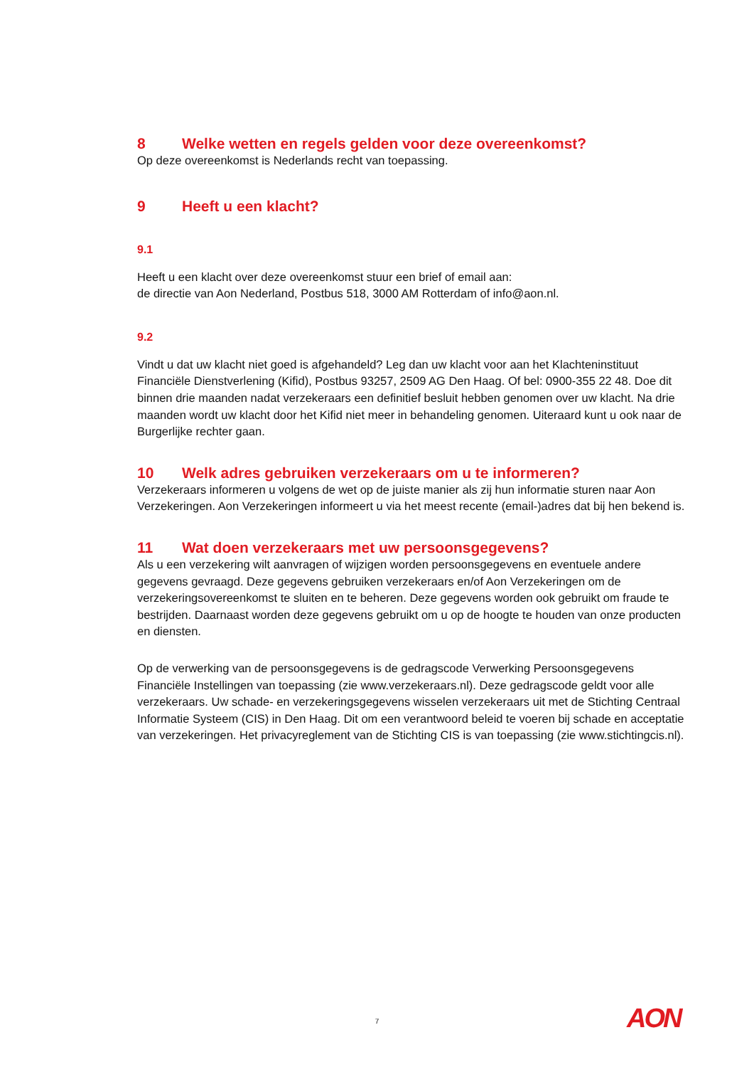8 Welke wetten en regels gelden voor deze overeenkomst?
Op deze overeenkomst is Nederlands recht van toepassing.
9 Heeft u een klacht?
9.1
Heeft u een klacht over deze overeenkomst stuur een brief of email aan:
de directie van Aon Nederland, Postbus 518, 3000 AM Rotterdam of info@aon.nl.
9.2
Vindt u dat uw klacht niet goed is afgehandeld? Leg dan uw klacht voor aan het Klachteninstituut Financiële Dienstverlening (Kifid), Postbus 93257, 2509 AG Den Haag. Of bel: 0900-355 22 48. Doe dit binnen drie maanden nadat verzekeraars een definitief besluit hebben genomen over uw klacht. Na drie maanden wordt uw klacht door het Kifid niet meer in behandeling genomen. Uiteraard kunt u ook naar de Burgerlijke rechter gaan.
10 Welk adres gebruiken verzekeraars om u te informeren?
Verzekeraars informeren u volgens de wet op de juiste manier als zij hun informatie sturen naar Aon Verzekeringen. Aon Verzekeringen informeert u via het meest recente (email-)adres dat bij hen bekend is.
11 Wat doen verzekeraars met uw persoonsgegevens?
Als u een verzekering wilt aanvragen of wijzigen worden persoonsgegevens en eventuele andere gegevens gevraagd. Deze gegevens gebruiken verzekeraars en/of Aon Verzekeringen om de verzekeringsovereenkomst te sluiten en te beheren. Deze gegevens worden ook gebruikt om fraude te bestrijden. Daarnaast worden deze gegevens gebruikt om u op de hoogte te houden van onze producten en diensten.
Op de verwerking van de persoonsgegevens is de gedragscode Verwerking Persoonsgegevens Financiële Instellingen van toepassing (zie www.verzekeraars.nl). Deze gedragscode geldt voor alle verzekeraars. Uw schade- en verzekeringsgegevens wisselen verzekeraars uit met de Stichting Centraal Informatie Systeem (CIS) in Den Haag. Dit om een verantwoord beleid te voeren bij schade en acceptatie van verzekeringen. Het privacyreglement van de Stichting CIS is van toepassing (zie www.stichtingcis.nl).
7 AON